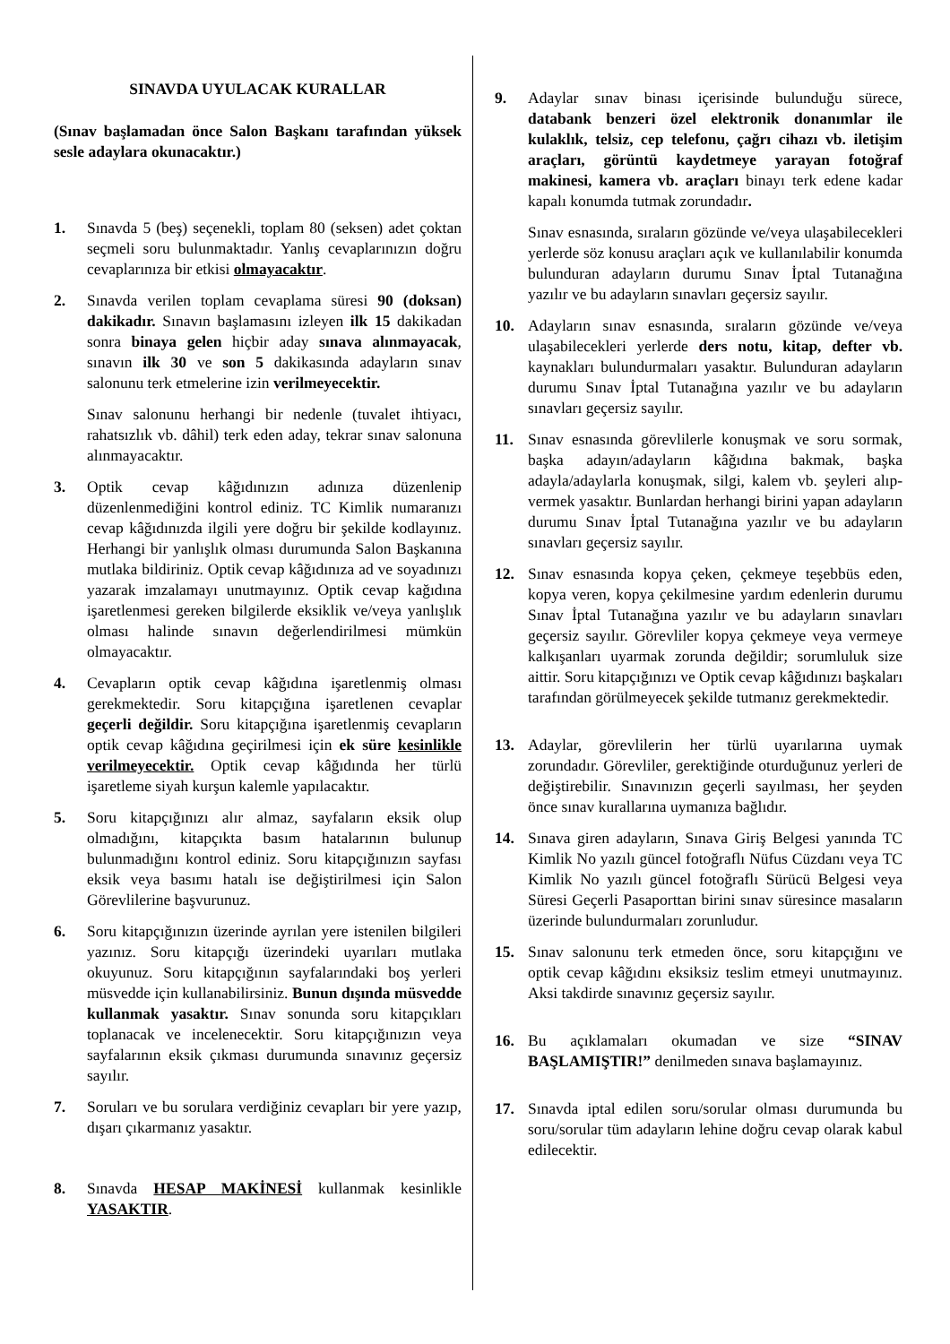SINAVDA UYULACAK KURALLAR
(Sınav başlamadan önce Salon Başkanı tarafından yüksek sesle adaylara okunacaktır.)
1. Sınavda 5 (beş) seçenekli, toplam 80 (seksen) adet çoktan seçmeli soru bulunmaktadır. Yanlış cevaplarınızın doğru cevaplarınıza bir etkisi olmayacaktır.
2. Sınavda verilen toplam cevaplama süresi 90 (doksan) dakikadır. Sınavın başlamasını izleyen ilk 15 dakikadan sonra binaya gelen hiçbir aday sınava alınmayacak, sınavın ilk 30 ve son 5 dakikasında adayların sınav salonunu terk etmelerine izin verilmeyecektir.
Sınav salonunu herhangi bir nedenle (tuvalet ihtiyacı, rahatsızlık vb. dâhil) terk eden aday, tekrar sınav salonuna alınmayacaktır.
3. Optik cevap kâğıdınızın adınıza düzenlenip düzenlenmediğini kontrol ediniz. TC Kimlik numaranızı cevap kâğıdınızda ilgili yere doğru bir şekilde kodlayınız. Herhangi bir yanlışlık olması durumunda Salon Başkanına mutlaka bildiriniz. Optik cevap kâğıdınıza ad ve soyadınızı yazarak imzalamayı unutmayınız. Optik cevap kağıdına işaretlenmesi gereken bilgilerde eksiklik ve/veya yanlışlık olması halinde sınavın değerlendirilmesi mümkün olmayacaktır.
4. Cevapların optik cevap kâğıdına işaretlenmiş olması gerekmektedir. Soru kitapçığına işaretlenen cevaplar geçerli değildir. Soru kitapçığına işaretlenmiş cevapların optik cevap kâğıdına geçirilmesi için ek süre kesinlikle verilmeyecektir. Optik cevap kâğıdında her türlü işaretleme siyah kurşun kalemle yapılacaktır.
5. Soru kitapçığınızı alır almaz, sayfaların eksik olup olmadığını, kitapçıkta basım hatalarının bulunup bulunmadığını kontrol ediniz. Soru kitapçığınızın sayfası eksik veya basımı hatalı ise değiştirilmesi için Salon Görevlilerine başvurunuz.
6. Soru kitapçığınızın üzerinde ayrılan yere istenilen bilgileri yazınız. Soru kitapçığı üzerindeki uyarıları mutlaka okuyunuz. Soru kitapçığının sayfalarındaki boş yerleri müsvedde için kullanabilirsiniz. Bunun dışında müsvedde kullanmak yasaktır. Sınav sonunda soru kitapçıkları toplanacak ve incelenecektir. Soru kitapçığınızın veya sayfalarının eksik çıkması durumunda sınavınız geçersiz sayılır.
7. Soruları ve bu sorulara verdiğiniz cevapları bir yere yazıp, dışarı çıkarmanız yasaktır.
8. Sınavda HESAP MAKİNESİ kullanmak kesinlikle YASAKTIR.
9. Adaylar sınav binası içerisinde bulunduğu sürece, databank benzeri özel elektronik donanımlar ile kulaklık, telsiz, cep telefonu, çağrı cihazı vb. iletişim araçları, görüntü kaydetmeye yarayan fotoğraf makinesi, kamera vb. araçları binayı terk edene kadar kapalı konumda tutmak zorundadır.
Sınav esnasında, sıraların gözünde ve/veya ulaşabilecekleri yerlerde söz konusu araçları açık ve kullanılabilir konumda bulunduran adayların durumu Sınav İptal Tutanağına yazılır ve bu adayların sınavları geçersiz sayılır.
10. Adayların sınav esnasında, sıraların gözünde ve/veya ulaşabilecekleri yerlerde ders notu, kitap, defter vb. kaynakları bulundurmaları yasaktır. Bulunduran adayların durumu Sınav İptal Tutanağına yazılır ve bu adayların sınavları geçersiz sayılır.
11. Sınav esnasında görevlilerle konuşmak ve soru sormak, başka adayın/adayların kâğıdına bakmak, başka adayla/adaylarla konuşmak, silgi, kalem vb. şeyleri alıp-vermek yasaktır. Bunlardan herhangi birini yapan adayların durumu Sınav İptal Tutanağına yazılır ve bu adayların sınavları geçersiz sayılır.
12. Sınav esnasında kopya çeken, çekmeye teşebbüs eden, kopya veren, kopya çekilmesine yardım edenlerin durumu Sınav İptal Tutanağına yazılır ve bu adayların sınavları geçersiz sayılır. Görevliler kopya çekmeye veya vermeye kalkışanları uyarmak zorunda değildir; sorumluluk size aittir. Soru kitapçığınızı ve Optik cevap kâğıdınızı başkaları tarafından görülmeyecek şekilde tutmanız gerekmektedir.
13. Adaylar, görevlilerin her türlü uyarılarına uymak zorundadır. Görevliler, gerektiğinde oturduğunuz yerleri de değiştirebilir. Sınavınızın geçerli sayılması, her şeyden önce sınav kurallarına uymanıza bağlıdır.
14. Sınava giren adayların, Sınava Giriş Belgesi yanında TC Kimlik No yazılı güncel fotoğraflı Nüfus Cüzdanı veya TC Kimlik No yazılı güncel fotoğraflı Sürücü Belgesi veya Süresi Geçerli Pasaporttan birini sınav süresince masaların üzerinde bulundurmaları zorunludur.
15. Sınav salonunu terk etmeden önce, soru kitapçığını ve optik cevap kâğıdını eksiksiz teslim etmeyi unutmayınız. Aksi takdirde sınavınız geçersiz sayılır.
16. Bu açıklamaları okumadan ve size “SINAV BAŞLAMIŞTIR!” denilmeden sınava başlamayınız.
17. Sınavda iptal edilen soru/sorular olması durumunda bu soru/sorular tüm adayların lehine doğru cevap olarak kabul edilecektir.